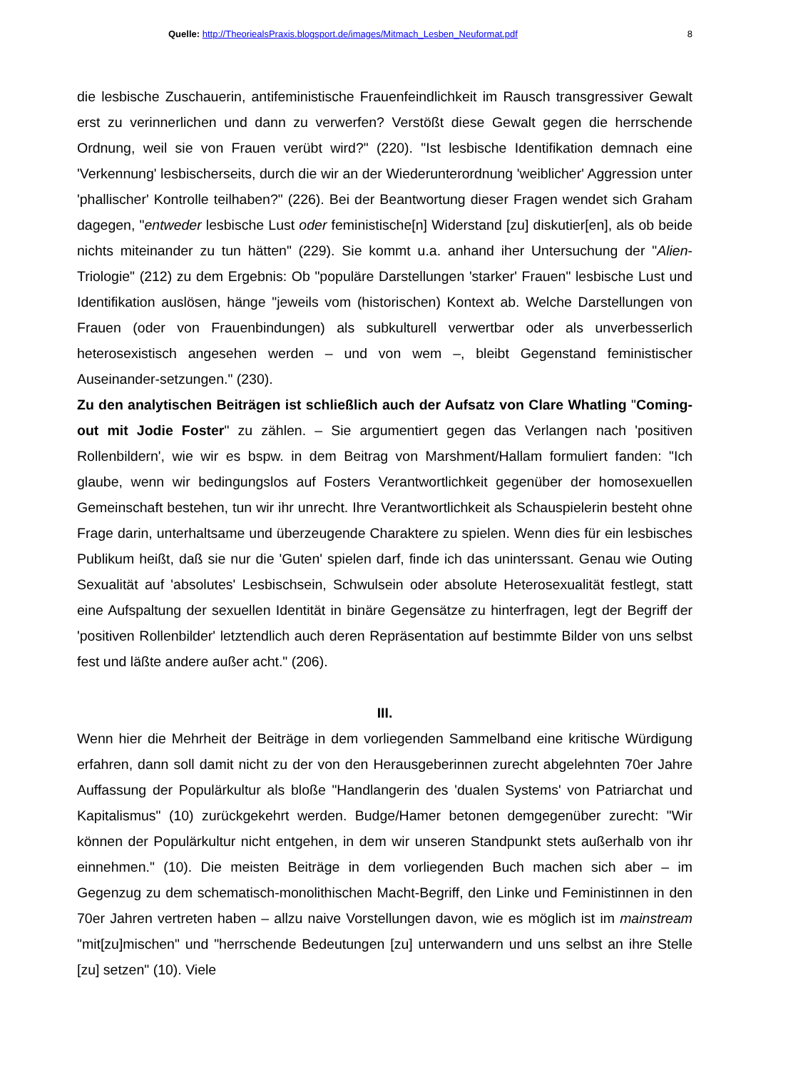Quelle: http://TheoriealsPraxis.blogsport.de/images/Mitmach_Lesben_Neuformat.pdf 8
die lesbische Zuschauerin, antifeministische Frauenfeindlichkeit im Rausch transgressiver Gewalt erst zu verinnerlichen und dann zu verwerfen? Verstößt diese Gewalt gegen die herrschende Ordnung, weil sie von Frauen verübt wird?" (220). "Ist lesbische Identifikation demnach eine 'Verkennung' lesbischerseits, durch die wir an der Wiederunterordnung 'weiblicher' Aggression unter 'phallischer' Kontrolle teilhaben?" (226). Bei der Beantwortung dieser Fragen wendet sich Graham dagegen, "entweder lesbische Lust oder feministische[n] Widerstand [zu] diskutier[en], als ob beide nichts miteinander zu tun hätten" (229). Sie kommt u.a. anhand iher Untersuchung der "Alien-Triologie" (212) zu dem Ergebnis: Ob "populäre Darstellungen 'starker' Frauen" lesbische Lust und Identifikation auslösen, hänge "jeweils vom (historischen) Kontext ab. Welche Darstellungen von Frauen (oder von Frauenbindungen) als subkulturell verwertbar oder als unverbesserlich heterosexistisch angesehen werden – und von wem –, bleibt Gegenstand feministischer Auseinander-setzungen." (230).
Zu den analytischen Beiträgen ist schließlich auch der Aufsatz von Clare Whatling "Coming-out mit Jodie Foster" zu zählen. – Sie argumentiert gegen das Verlangen nach 'positiven Rollenbildern', wie wir es bspw. in dem Beitrag von Marshment/Hallam formuliert fanden: "Ich glaube, wenn wir bedingungslos auf Fosters Verantwortlichkeit gegenüber der homosexuellen Gemeinschaft bestehen, tun wir ihr unrecht. Ihre Verantwortlichkeit als Schauspielerin besteht ohne Frage darin, unterhaltsame und überzeugende Charaktere zu spielen. Wenn dies für ein lesbisches Publikum heißt, daß sie nur die 'Guten' spielen darf, finde ich das uninterssant. Genau wie Outing Sexualität auf 'absolutes' Lesbischsein, Schwulsein oder absolute Heterosexualität festlegt, statt eine Aufspaltung der sexuellen Identität in binäre Gegensätze zu hinterfragen, legt der Begriff der 'positiven Rollenbilder' letztendlich auch deren Repräsentation auf bestimmte Bilder von uns selbst fest und läßte andere außer acht." (206).
III.
Wenn hier die Mehrheit der Beiträge in dem vorliegenden Sammelband eine kritische Würdigung erfahren, dann soll damit nicht zu der von den Herausgeberinnen zurecht abgelehnten 70er Jahre Auffassung der Populärkultur als bloße "Handlangerin des 'dualen Systems' von Patriarchat und Kapitalismus" (10) zurückgekehrt werden. Budge/Hamer betonen demgegenüber zurecht: "Wir können der Populärkultur nicht entgehen, in dem wir unseren Standpunkt stets außerhalb von ihr einnehmen." (10). Die meisten Beiträge in dem vorliegenden Buch machen sich aber – im Gegenzug zu dem schematisch-monolithischen Macht-Begriff, den Linke und Feministinnen in den 70er Jahren vertreten haben – allzu naive Vorstellungen davon, wie es möglich ist im mainstream "mit[zu]mischen" und "herrschende Bedeutungen [zu] unterwandern und uns selbst an ihre Stelle [zu] setzen" (10). Viele